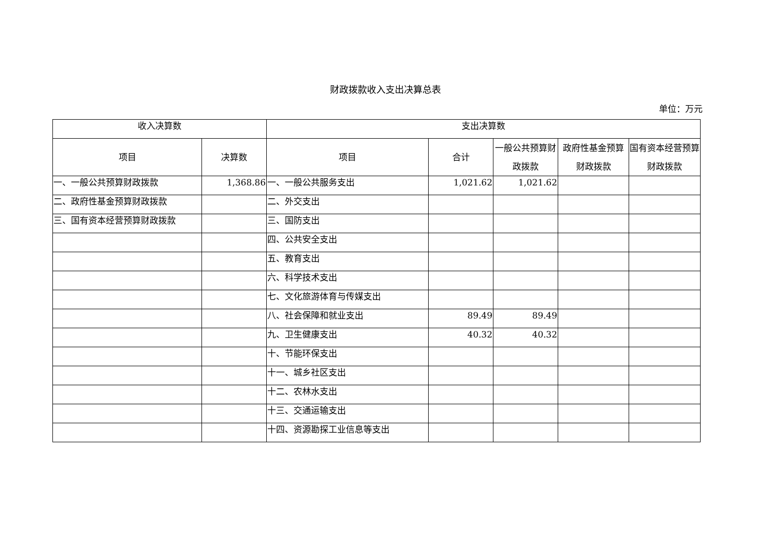财政拨款收入支出决算总表
单位：万元
| 收入决算数 | | 支出决算数 | | | | |
| --- | --- | --- | --- | --- | --- | --- |
| 项目 | 决算数 | 项目 | 合计 | 一般公共预算财政拨款 | 政府性基金预算财政拨款 | 国有资本经营预算财政拨款 |
| 一、一般公共预算财政拨款 | 1,368.86 | 一、一般公共服务支出 | 1,021.62 | 1,021.62 | | |
| 二、政府性基金预算财政拨款 | | 二、外交支出 | | | | |
| 三、国有资本经营预算财政拨款 | | 三、国防支出 | | | | |
| | | 四、公共安全支出 | | | | |
| | | 五、教育支出 | | | | |
| | | 六、科学技术支出 | | | | |
| | | 七、文化旅游体育与传媒支出 | | | | |
| | | 八、社会保障和就业支出 | 89.49 | 89.49 | | |
| | | 九、卫生健康支出 | 40.32 | 40.32 | | |
| | | 十、节能环保支出 | | | | |
| | | 十一、城乡社区支出 | | | | |
| | | 十二、农林水支出 | | | | |
| | | 十三、交通运输支出 | | | | |
| | | 十四、资源勘探工业信息等支出 | | | | |